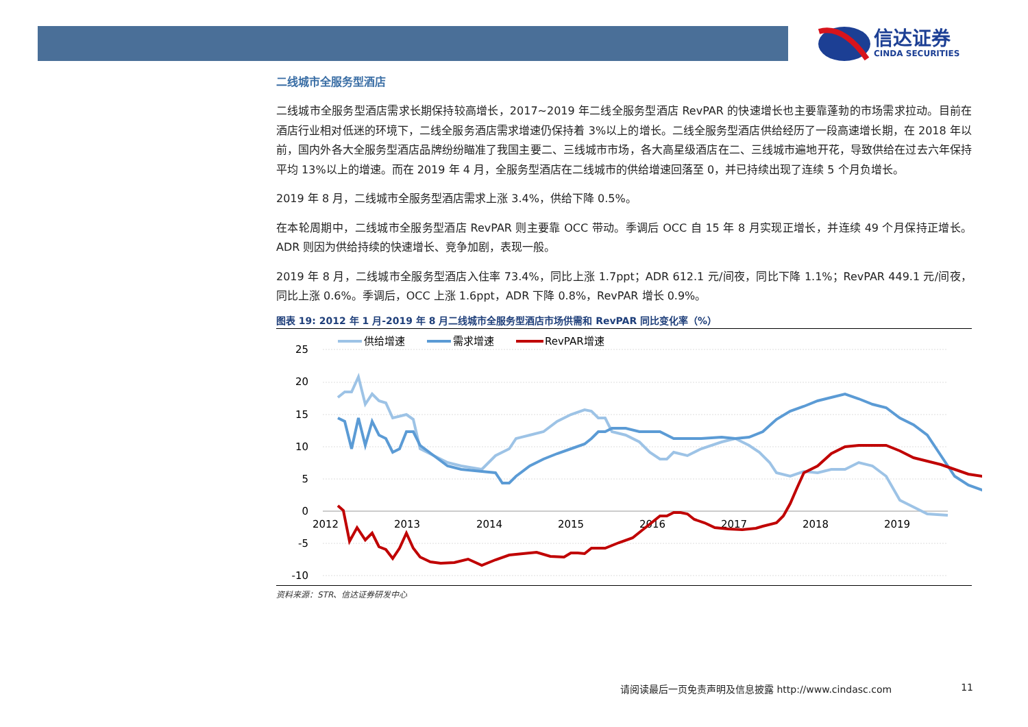信达证券
CINDA SECURITIES
二线城市全服务型酒店
二线城市全服务型酒店需求长期保持较高增长，2017~2019 年二线全服务型酒店 RevPAR 的快速增长也主要靠蓬勃的市场需求拉动。目前在酒店行业相对低迷的环境下，二线全服务酒店需求增速仍保持着 3%以上的增长。二线全服务型酒店供给经历了一段高速增长期，在 2018 年以前，国内外各大全服务型酒店品牌纷纷瞄准了我国主要二、三线城市市场，各大高星级酒店在二、三线城市遍地开花，导致供给在过去六年保持平均 13%以上的增速。而在 2019 年 4 月，全服务型酒店在二线城市的供给增速回落至 0，并已持续出现了连续 5 个月负增长。
2019 年 8 月，二线城市全服务型酒店需求上涨 3.4%，供给下降 0.5%。
在本轮周期中，二线城市全服务型酒店 RevPAR 则主要靠 OCC 带动。季调后 OCC 自 15 年 8 月实现正增长，并连续 49 个月保持正增长。ADR 则因为供给持续的快速增长、竞争加剧，表现一般。
2019 年 8 月，二线城市全服务型酒店入住率 73.4%，同比上涨 1.7ppt；ADR 612.1 元/间夜，同比下降 1.1%；RevPAR 449.1 元/间夜，同比上涨 0.6%。季调后，OCC 上涨 1.6ppt，ADR 下降 0.8%，RevPAR 增长 0.9%。
图表 19: 2012 年 1 月-2019 年 8 月二线城市全服务型酒店市场供需和 RevPAR 同比变化率（%）
25
20
15
10
5
0
-5
-10
2012
2013
2014
2015
2016
2017
2018
2019
供给增速
需求增速
RevPAR增速
资料来源：STR、信达证券研发中心
请阅读最后一页免责声明及信息披露 http://www.cindasc.com 11